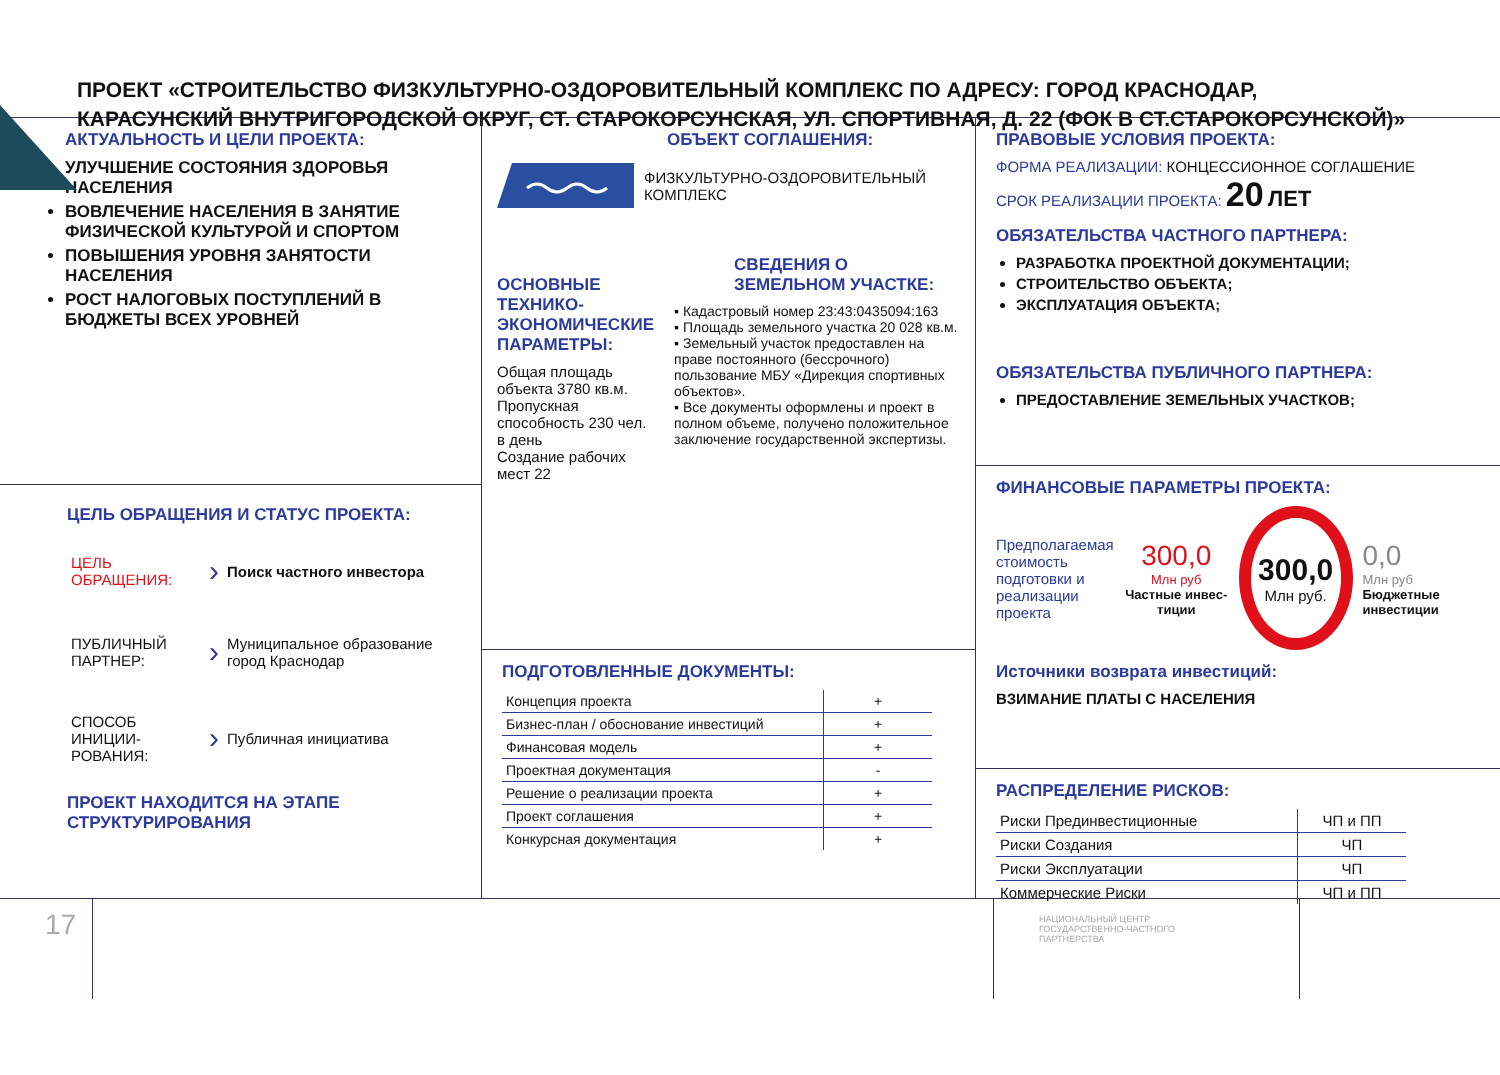ПРОЕКТ «СТРОИТЕЛЬСТВО ФИЗКУЛЬТУРНО-ОЗДОРОВИТЕЛЬНЫЙ КОМПЛЕКС ПО АДРЕСУ: ГОРОД КРАСНОДАР,
КАРАСУНСКИЙ ВНУТРИГОРОДСКОЙ ОКРУГ, СТ. СТАРОКОРСУНСКАЯ, УЛ. СПОРТИВНАЯ, Д. 22 (ФОК В СТ.СТАРОКОРСУНСКОЙ)»
АКТУАЛЬНОСТЬ И ЦЕЛИ ПРОЕКТА:
УЛУЧШЕНИЕ СОСТОЯНИЯ ЗДОРОВЬЯ НАСЕЛЕНИЯ
ВОВЛЕЧЕНИЕ НАСЕЛЕНИЯ В ЗАНЯТИЕ ФИЗИЧЕСКОЙ КУЛЬТУРОЙ И СПОРТОМ
ПОВЫШЕНИЯ УРОВНЯ ЗАНЯТОСТИ НАСЕЛЕНИЯ
РОСТ НАЛОГОВЫХ ПОСТУПЛЕНИЙ В БЮДЖЕТЫ ВСЕХ УРОВНЕЙ
ЦЕЛЬ ОБРАЩЕНИЯ И СТАТУС ПРОЕКТА:
| ЦЕЛЬ ОБРАЩЕНИЯ: | › | Поиск частного инвестора |
| ПУБЛИЧНЫЙ ПАРТНЕР: | › | Муниципальное образование город Краснодар |
| СПОСОБ ИНИЦИИ-РОВАНИЯ: | › | Публичная инициатива |
ПРОЕКТ НАХОДИТСЯ НА ЭТАПЕ СТРУКТУРИРОВАНИЯ
ОБЪЕКТ СОГЛАШЕНИЯ:
ФИЗКУЛЬТУРНО-ОЗДОРОВИТЕЛЬНЫЙ КОМПЛЕКС
ОСНОВНЫЕ ТЕХНИКО-ЭКОНОМИЧЕСКИЕ ПАРАМЕТРЫ:
Общая площадь объекта 3780 кв.м.
Пропускная способность 230 чел. в день
Создание рабочих мест 22
СВЕДЕНИЯ О ЗЕМЕЛЬНОМ УЧАСТКЕ:
▪ Кадастровый номер 23:43:0435094:163
▪ Площадь земельного участка 20 028 кв.м.
▪ Земельный участок предоставлен на праве постоянного (бессрочного) пользование МБУ «Дирекция спортивных объектов».
▪ Все документы оформлены и проект в полном объеме, получено положительное заключение государственной экспертизы.
ПОДГОТОВЛЕННЫЕ ДОКУМЕНТЫ:
| Концепция проекта | + |
| Бизнес-план / обоснование инвестиций | + |
| Финансовая модель | + |
| Проектная документация | - |
| Решение о реализации проекта | + |
| Проект соглашения | + |
| Конкурсная документация | + |
ПРАВОВЫЕ УСЛОВИЯ ПРОЕКТА:
ФОРМА РЕАЛИЗАЦИИ: КОНЦЕССИОННОЕ СОГЛАШЕНИЕ
СРОК РЕАЛИЗАЦИИ ПРОЕКТА: 20 ЛЕТ
ОБЯЗАТЕЛЬСТВА ЧАСТНОГО ПАРТНЕРА:
РАЗРАБОТКА ПРОЕКТНОЙ ДОКУМЕНТАЦИИ;
СТРОИТЕЛЬСТВО ОБЪЕКТА;
ЭКСПЛУАТАЦИЯ ОБЪЕКТА;
ОБЯЗАТЕЛЬСТВА ПУБЛИЧНОГО ПАРТНЕРА:
ПРЕДОСТАВЛЕНИЕ ЗЕМЕЛЬНЫХ УЧАСТКОВ;
ФИНАНСОВЫЕ ПАРАМЕТРЫ ПРОЕКТА:
Предполагаемая стоимость подготовки и реализации проекта
300,0
Млн руб
Частные инвес-тиции
300,0
Млн руб.
0,0
Млн руб
Бюджетные инвестиции
Источники возврата инвестиций:
ВЗИМАНИЕ ПЛАТЫ С НАСЕЛЕНИЯ
РАСПРЕДЕЛЕНИЕ РИСКОВ:
| Риски Прединвестиционные | ЧП и ПП |
| Риски Создания | ЧП |
| Риски Эксплуатации | ЧП |
| Коммерческие Риски | ЧП и ПП |
17
НАЦИОНАЛЬНЫЙ ЦЕНТР
ГОСУДАРСТВЕННО-ЧАСТНОГО
ПАРТНЕРСТВА